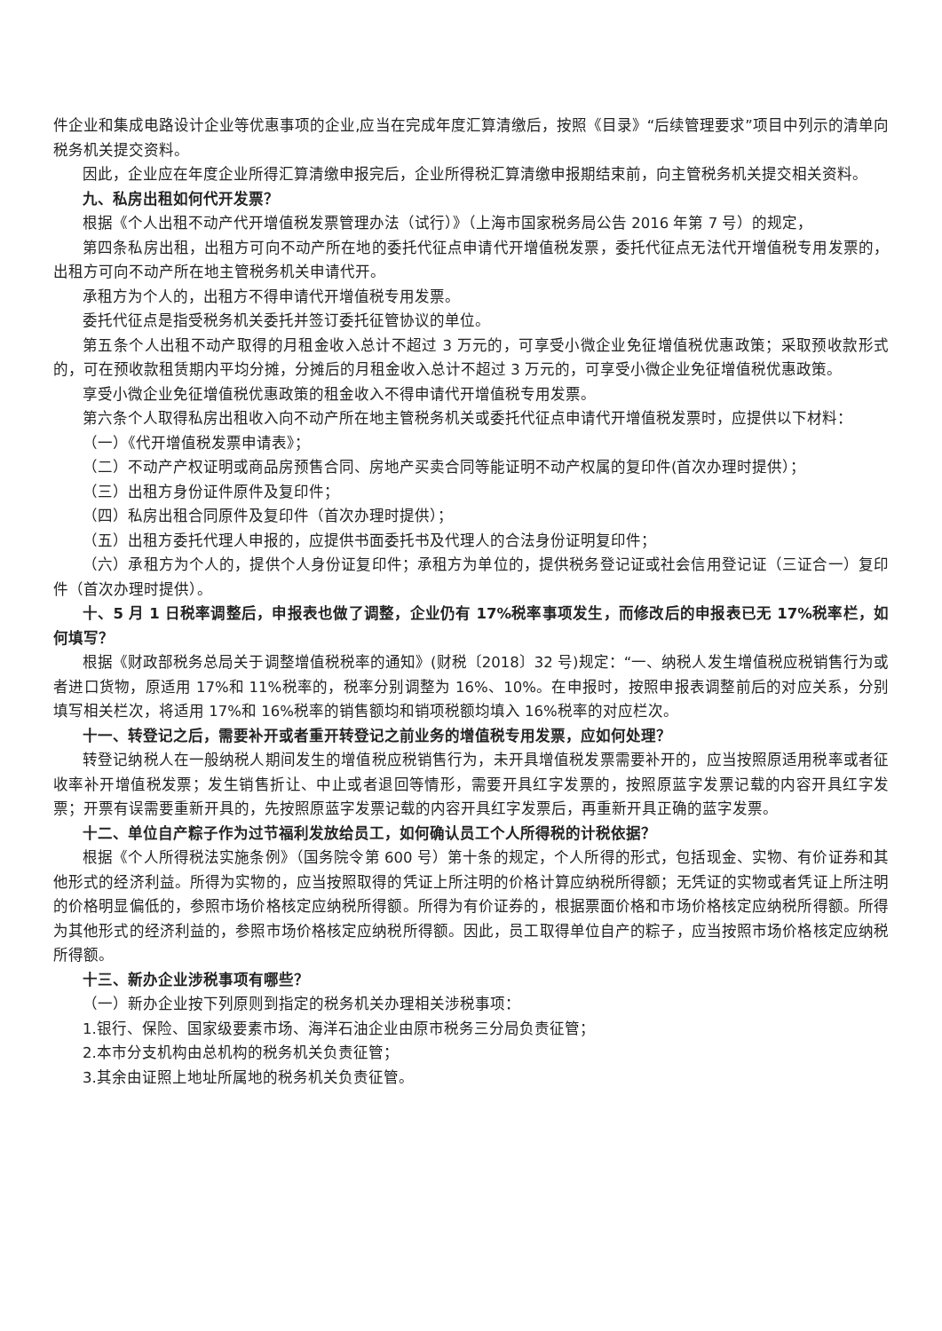件企业和集成电路设计企业等优惠事项的企业,应当在完成年度汇算清缴后，按照《目录》“后续管理要求”项目中列示的清单向税务机关提交资料。
因此，企业应在年度企业所得汇算清缴申报完后，企业所得税汇算清缴申报期结束前，向主管税务机关提交相关资料。
九、私房出租如何代开发票？
根据《个人出租不动产代开增值税发票管理办法（试行）》（上海市国家税务局公告 2016 年第 7 号）的规定，
第四条私房出租，出租方可向不动产所在地的委托代征点申请代开增值税发票，委托代征点无法代开增值税专用发票的，出租方可向不动产所在地主管税务机关申请代开。
承租方为个人的，出租方不得申请代开增值税专用发票。
委托代征点是指受税务机关委托并签订委托征管协议的单位。
第五条个人出租不动产取得的月租金收入总计不超过 3 万元的，可享受小微企业免征增值税优惠政策；采取预收款形式的，可在预收款租赁期内平均分摊，分摊后的月租金收入总计不超过 3 万元的，可享受小微企业免征增值税优惠政策。
享受小微企业免征增值税优惠政策的租金收入不得申请代开增值税专用发票。
第六条个人取得私房出租收入向不动产所在地主管税务机关或委托代征点申请代开增值税发票时，应提供以下材料：
（一）《代开增值税发票申请表》；
（二）不动产产权证明或商品房预售合同、房地产买卖合同等能证明不动产权属的复印件(首次办理时提供）；
（三）出租方身份证件原件及复印件；
（四）私房出租合同原件及复印件（首次办理时提供）；
（五）出租方委托代理人申报的，应提供书面委托书及代理人的合法身份证明复印件；
（六）承租方为个人的，提供个人身份证复印件；承租方为单位的，提供税务登记证或社会信用登记证（三证合一）复印件（首次办理时提供）。
十、5 月 1 日税率调整后，申报表也做了调整，企业仍有 17%税率事项发生，而修改后的申报表已无 17%税率栏，如何填写？
根据《财政部税务总局关于调整增值税税率的通知》(财税〔2018〕32 号)规定：“一、纳税人发生增值税应税销售行为或者进口货物，原适用 17%和 11%税率的，税率分别调整为 16%、10%。在申报时，按照申报表调整前后的对应关系，分别填写相关栏次，将适用 17%和 16%税率的销售额均和销项税额均填入 16%税率的对应栏次。
十一、转登记之后，需要补开或者重开转登记之前业务的增值税专用发票，应如何处理？
转登记纳税人在一般纳税人期间发生的增值税应税销售行为，未开具增值税发票需要补开的，应当按照原适用税率或者征收率补开增值税发票；发生销售折让、中止或者退回等情形，需要开具红字发票的，按照原蓝字发票记载的内容开具红字发票；开票有误需要重新开具的，先按照原蓝字发票记载的内容开具红字发票后，再重新开具正确的蓝字发票。
十二、单位自产粽子作为过节福利发放给员工，如何确认员工个人所得税的计税依据？
根据《个人所得税法实施条例》（国务院令第 600 号）第十条的规定，个人所得的形式，包括现金、实物、有价证券和其他形式的经济利益。所得为实物的，应当按照取得的凭证上所注明的价格计算应纳税所得额；无凭证的实物或者凭证上所注明的价格明显偏低的，参照市场价格核定应纳税所得额。所得为有价证券的，根据票面价格和市场价格核定应纳税所得额。所得为其他形式的经济利益的，参照市场价格核定应纳税所得额。因此，员工取得单位自产的粽子，应当按照市场价格核定应纳税所得额。
十三、新办企业涉税事项有哪些？
（一）新办企业按下列原则到指定的税务机关办理相关涉税事项：
1.银行、保险、国家级要素市场、海洋石油企业由原市税务三分局负责征管；
2.本市分支机构由总机构的税务机关负责征管；
3.其余由证照上地址所属地的税务机关负责征管。